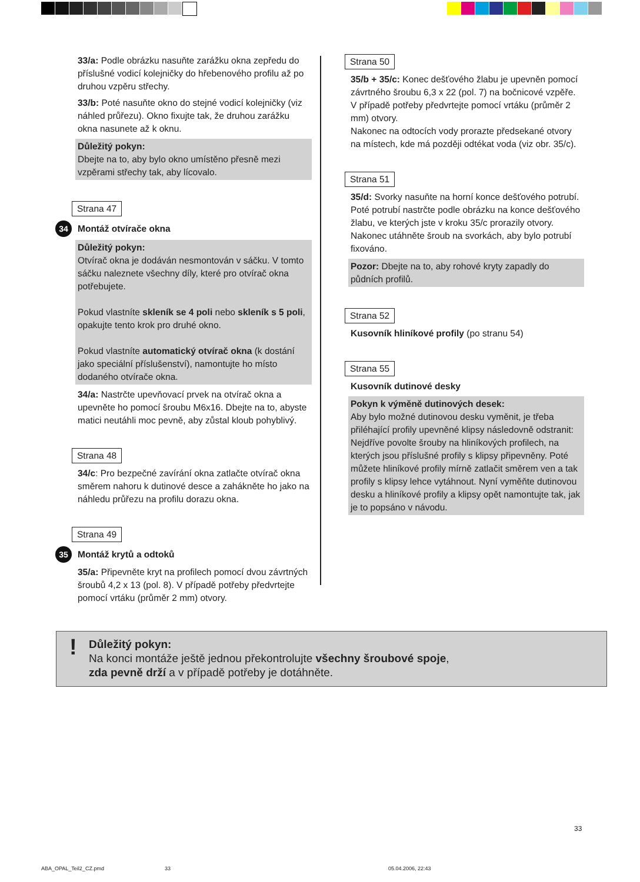33/a: Podle obrázku nasuňte zarážku okna zepředu do příslušné vodicí kolejničky do hřebenového profilu až po druhou vzpěru střechy.
33/b: Poté nasuňte okno do stejné vodicí kolejničky (viz náhled průřezu). Okno fixujte tak, že druhou zarážku okna nasunete až k oknu.
Důležitý pokyn:
Dbejte na to, aby bylo okno umístěno přesně mezi vzpěrami střechy tak, aby lícovalo.
Strana 47
34 Montáž otvírače okna
Důležitý pokyn:
Otvírač okna je dodáván nesmontován v sáčku. V tomto sáčku naleznete všechny díly, které pro otvírač okna potřebujete.
Pokud vlastníte skleník se 4 poli nebo skleník s 5 poli, opakujte tento krok pro druhé okno.
Pokud vlastníte automatický otvírač okna (k dostání jako speciální příslušenství), namontujte ho místo dodaného otvírače okna.
34/a: Nastrčte upevňovací prvek na otvírač okna a upevněte ho pomocí šroubu M6x16. Dbejte na to, abyste matici neutáhli moc pevně, aby zůstal kloub pohyblivý.
Strana 48
34/c: Pro bezpečné zavírání okna zatlačte otvírač okna směrem nahoru k dutinové desce a zahákněte ho jako na náhledu průřezu na profilu dorazu okna.
Strana 49
35 Montáž krytů a odtoků
35/a: Připevněte kryt na profilech pomocí dvou závrtných šroubů 4,2 x 13 (pol. 8). V případě potřeby předvrtejte pomocí vrtáku (průměr 2 mm) otvory.
Strana 50
35/b + 35/c: Konec dešťového žlabu je upevněn pomocí závrtného šroubu 6,3 x 22 (pol. 7) na bočnicové vzpěře. V případě potřeby předvrtejte pomocí vrtáku (průměr 2 mm) otvory.
Nakonec na odtocích vody prorazte předsekané otvory na místech, kde má později odtékat voda (viz obr. 35/c).
Strana 51
35/d: Svorky nasuňte na horní konce dešťového potrubí. Poté potrubí nastrčte podle obrázku na konce dešťového žlabu, ve kterých jste v kroku 35/c prorazily otvory. Nakonec utáhněte šroub na svorkách, aby bylo potrubí fixováno.
Pozor: Dbejte na to, aby rohové kryty zapadly do půdních profilů.
Strana 52
Kusovník hliníkové profily (po stranu 54)
Strana 55
Kusovník dutinové desky
Pokyn k výměně dutinových desek:
Aby bylo možné dutinovou desku vyměnit, je třeba přiléhající profily upevněné klipsy následovně odstranit:
Nejdříve povolte šrouby na hliníkových profilech, na kterých jsou příslušné profily s klipsy připevněny. Poté můžete hliníkové profily mírně zatlačit směrem ven a tak profily s klipsy lehce vytáhnout. Nyní vyměňte dutinovou desku a hliníkové profily a klipsy opět namontujte tak, jak je to popsáno v návodu.
! Důležitý pokyn:
Na konci montáže ještě jednou překontrolujte všechny šroubové spoje,
zda pevně drží a v případě potřeby je dotáhněte.
33
ABA_OPAL_Teil2_CZ.pmd 33 05.04.2006, 22:43